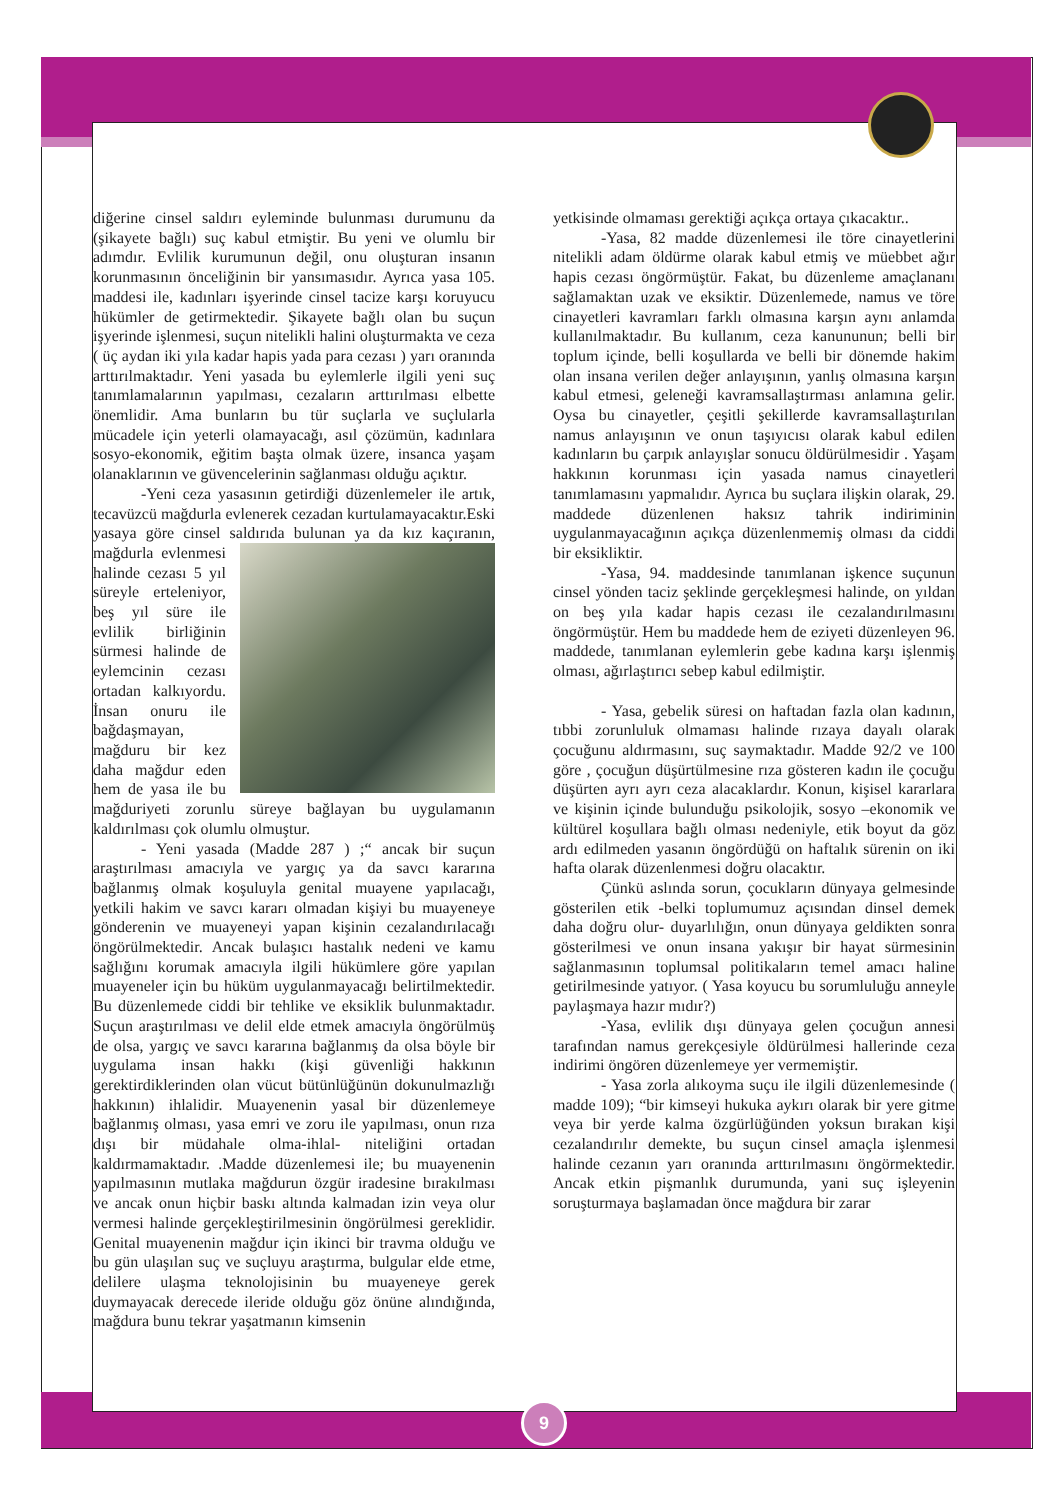diğerine cinsel saldırı eyleminde bulunması durumunu da (şikayete bağlı) suç kabul etmiştir. Bu yeni ve olumlu bir adımdır. Evlilik kurumunun değil, onu oluşturan insanın korunmasının önceliğinin bir yansımasıdır. Ayrıca yasa 105. maddesi ile, kadınları işyerinde cinsel tacize karşı koruyucu hükümler de getirmektedir. Şikayete bağlı olan bu suçun işyerinde işlenmesi, suçun nitelikli halini oluşturmakta ve ceza ( üç aydan iki yıla kadar hapis yada para cezası ) yarı oranında arttırılmaktadır. Yeni yasada bu eylemlerle ilgili yeni suç tanımlamalarının yapılması, cezaların arttırılması elbette önemlidir. Ama bunların bu tür suçlarla ve suçlularla mücadele için yeterli olamayacağı, asıl çözümün, kadınlara sosyo-ekonomik, eğitim başta olmak üzere, insanca yaşam olanaklarının ve güvencelerinin sağlanması olduğu açıktır.
-Yeni ceza yasasının getirdiği düzenlemeler ile artık, tecavüzcü mağdurla evlenerek cezadan kurtulamayacaktır.Eski yasaya göre cinsel saldırıda bulunan ya da kız kaçıranın, mağdurla evlenmesi halinde cezası 5 yıl süreyle erteleniyor, beş yıl süre ile evlilik birliğinin sürmesi halinde de eylemcinin cezası ortadan kalkıyordu. İnsan onuru ile bağdaşmayan, mağduru bir kez daha mağdur eden hem de yasa ile bu mağduriyeti zorunlu süreye bağlayan bu uygulamanın kaldırılması çok olumlu olmuştur.
- Yeni yasada (Madde 287 ) ;“ ancak bir suçun araştırılması amacıyla ve yargıç ya da savcı kararına bağlanmış olmak koşuluyla genital muayene yapılacağı, yetkili hakim ve savcı kararı olmadan kişiyi bu muayeneye gönderenin ve muayeneyi yapan kişinin cezalandırılacağı öngörülmektedir. Ancak bulaşıcı hastalık nedeni ve kamu sağlığını korumak amacıyla ilgili hükümlere göre yapılan muayeneler için bu hüküm uygulanmayacağı belirtilmektedir. Bu düzenlemede ciddi bir tehlike ve eksiklik bulunmaktadır. Suçun araştırılması ve delil elde etmek amacıyla öngörülmüş de olsa, yargıç ve savcı kararına bağlanmış da olsa böyle bir uygulama insan hakkı (kişi güvenliği hakkının gerektirdiklerinden olan vücut bütünlüğünün dokunulmazlığı hakkının) ihlalidir. Muayenenin yasal bir düzenlemeye bağlanmış olması, yasa emri ve zoru ile yapılması, onun rıza dışı bir müdahale olma-ihlal- niteliğini ortadan kaldırmamaktadır. .Madde düzenlemesi ile; bu muayenenin yapılmasının mutlaka mağdurun özgür iradesine bırakılması ve ancak onun hiçbir baskı altında kalmadan izin veya olur vermesi halinde gerçekleştirilmesinin öngörülmesi gereklidir. Genital muayenenin mağdur için ikinci bir travma olduğu ve bu gün ulaşılan suç ve suçluyu araştırma, bulgular elde etme, delilere ulaşma teknolojisinin bu muayeneye gerek duymayacak derecede ileride olduğu göz önüne alındığında, mağdura bunu tekrar yaşatmanın kimsenin
yetkisinde olmaması gerektiği açıkça ortaya çıkacaktır..
-Yasa, 82 madde düzenlemesi ile töre cinayetlerini nitelikli adam öldürme olarak kabul etmiş ve müebbet ağır hapis cezası öngörmüştür. Fakat, bu düzenleme amaçlananı sağlamaktan uzak ve eksiktir. Düzenlemede, namus ve töre cinayetleri kavramları farklı olmasına karşın aynı anlamda kullanılmaktadır. Bu kullanım, ceza kanununun; belli bir toplum içinde, belli koşullarda ve belli bir dönemde hakim olan insana verilen değer anlayışının, yanlış olmasına karşın kabul etmesi, geleneği kavramsallaştırması anlamına gelir. Oysa bu cinayetler, çeşitli şekillerde kavramsallaştırılan namus anlayışının ve onun taşıyıcısı olarak kabul edilen kadınların bu çarpık anlayışlar sonucu öldürülmesidir . Yaşam hakkının korunması için yasada namus cinayetleri tanımlamasını yapmalıdır. Ayrıca bu suçlara ilişkin olarak, 29. maddede düzenlenen haksız tahrik indiriminin uygulanmayacağının açıkça düzenlenmemiş olması da ciddi bir eksikliktir.
-Yasa, 94. maddesinde tanımlanan işkence suçunun cinsel yönden taciz şeklinde gerçekleşmesi halinde, on yıldan on beş yıla kadar hapis cezası ile cezalandırılmasını öngörmüştür. Hem bu maddede hem de eziyeti düzenleyen 96. maddede, tanımlanan eylemlerin gebe kadına karşı işlenmiş olması, ağırlaştırıcı sebep kabul edilmiştir.
- Yasa, gebelik süresi on haftadan fazla olan kadının, tıbbi zorunluluk olmaması halinde rızaya dayalı olarak çocuğunu aldırmasını, suç saymaktadır. Madde 92/2 ve 100 göre , çocuğun düşürtülmesine rıza gösteren kadın ile çocuğu düşürten ayrı ayrı ceza alacaklardır. Konun, kişisel kararlara ve kişinin içinde bulunduğu psikolojik, sosyo –ekonomik ve kültürel koşullara bağlı olması nedeniyle, etik boyut da göz ardı edilmeden yasanın öngördüğü on haftalık sürenin on iki hafta olarak düzenlenmesi doğru olacaktır.
Çünkü aslında sorun, çocukların dünyaya gelmesinde gösterilen etik -belki toplumumuz açısından dinsel demek daha doğru olur- duyarlılığın, onun dünyaya geldikten sonra gösterilmesi ve onun insana yakışır bir hayat sürmesinin sağlanmasının toplumsal politikaların temel amacı haline getirilmesinde yatıyor. ( Yasa koyucu bu sorumluluğu anneyle paylaşmaya hazır mıdır?)
-Yasa, evlilik dışı dünyaya gelen çocuğun annesi tarafından namus gerekçesiyle öldürülmesi hallerinde ceza indirimi öngören düzenlemeye yer vermemiştir.
- Yasa zorla alıkoyma suçu ile ilgili düzenlemesinde ( madde 109); “bir kimseyi hukuka aykırı olarak bir yere gitme veya bir yerde kalma özgürlüğünden yoksun bırakan kişi cezalandırılır demekte, bu suçun cinsel amaçla işlenmesi halinde cezanın yarı oranında arttırılmasını öngörmektedir. Ancak etkin pişmanlık durumunda, yani suç işleyenin soruşturmaya başlamadan önce mağdura bir zarar
9